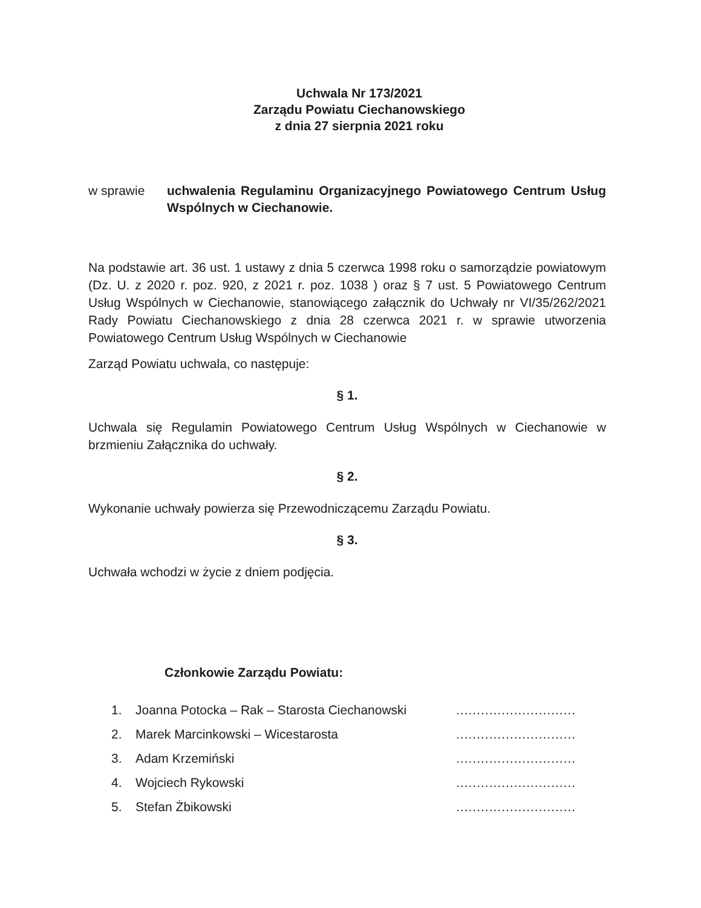Uchwala Nr 173/2021
Zarządu Powiatu Ciechanowskiego
z dnia 27 sierpnia 2021 roku
w sprawie uchwalenia Regulaminu Organizacyjnego Powiatowego Centrum Usług Wspólnych w Ciechanowie.
Na podstawie art. 36 ust. 1 ustawy z dnia 5 czerwca 1998 roku o samorządzie powiatowym (Dz. U. z 2020 r. poz. 920, z 2021 r. poz. 1038 ) oraz § 7 ust. 5 Powiatowego Centrum Usług Wspólnych w Ciechanowie, stanowiącego załącznik do Uchwały nr VI/35/262/2021 Rady Powiatu Ciechanowskiego z dnia 28 czerwca 2021 r. w sprawie utworzenia Powiatowego Centrum Usług Wspólnych w Ciechanowie
Zarząd Powiatu uchwala, co następuje:
§ 1.
Uchwala się Regulamin Powiatowego Centrum Usług Wspólnych w Ciechanowie w brzmieniu Załącznika do uchwały.
§ 2.
Wykonanie uchwały powierza się Przewodniczącemu Zarządu Powiatu.
§ 3.
Uchwała wchodzi w życie z dniem podjęcia.
Członkowie Zarządu Powiatu:
1. Joanna Potocka – Rak – Starosta Ciechanowski.............................
2. Marek Marcinkowski – Wicestarosta.............................
3. Adam Krzemiński.............................
4. Wojciech Rykowski.............................
5. Stefan Żbikowski.............................